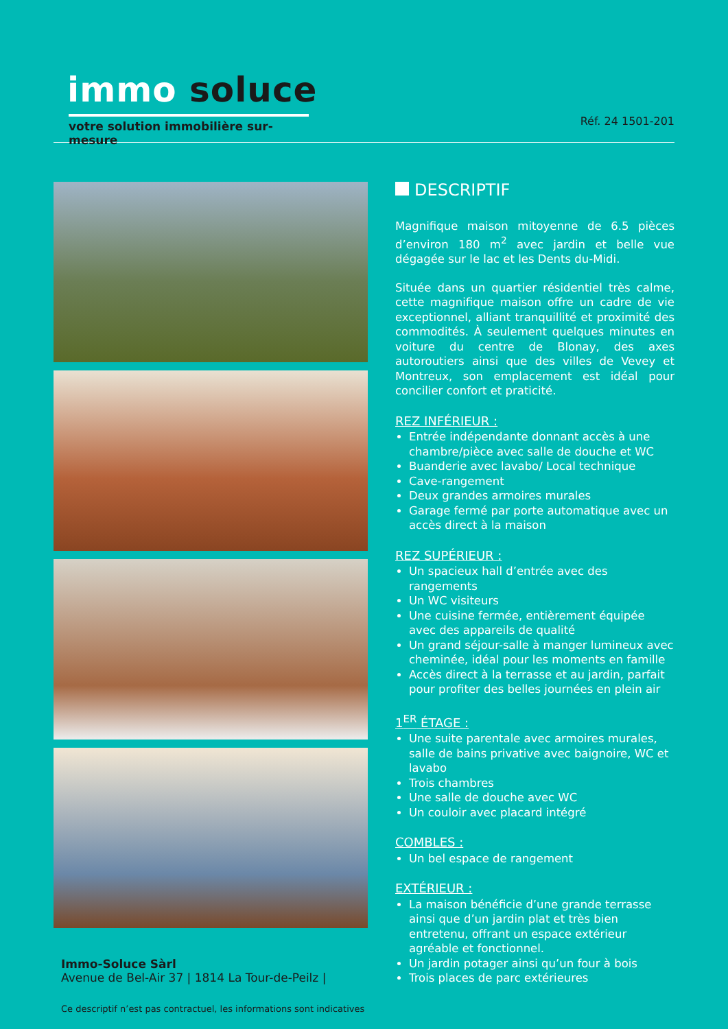immo soluce
votre solution immobilière sur-mesure
Réf. 24 1501-201
DESCRIPTIF
Magnifique maison mitoyenne de 6.5 pièces d’environ 180 m<sup>2</sup> avec jardin et belle vue dégagée sur le lac et les Dents du-Midi.
Située dans un quartier résidentiel très calme, cette magnifique maison offre un cadre de vie exceptionnel, alliant tranquillité et proximité des commodités. À seulement quelques minutes en voiture du centre de Blonay, des axes autoroutiers ainsi que des villes de Vevey et Montreux, son emplacement est idéal pour concilier confort et praticité.
REZ INFÉRIEUR :
Entrée indépendante donnant accès à une chambre/pièce avec salle de douche et WC
Buanderie avec lavabo/ Local technique
Cave-rangement
Deux grandes armoires murales
Garage fermé par porte automatique avec un accès direct à la maison
REZ SUPÉRIEUR :
Un spacieux hall d’entrée avec des rangements
Un WC visiteurs
Une cuisine fermée, entièrement équipée avec des appareils de qualité
Un grand séjour-salle à manger lumineux avec cheminée, idéal pour les moments en famille
Accès direct à la terrasse et au jardin, parfait pour profiter des belles journées en plein air
1<sup>ER</sup> ÉTAGE :
Une suite parentale avec armoires murales, salle de bains privative avec baignoire, WC et lavabo
Trois chambres
Une salle de douche avec WC
Un couloir avec placard intégré
COMBLES :
Un bel espace de rangement
EXTÉRIEUR :
La maison bénéficie d’une grande terrasse ainsi que d’un jardin plat et très bien entretenu, offrant un espace extérieur agréable et fonctionnel.
Un jardin potager ainsi qu’un four à bois
Trois places de parc extérieures
Immo-Soluce Sàrl
Avenue de Bel-Air 37 | 1814 La Tour-de-Peilz |
Ce descriptif n’est pas contractuel, les informations sont indicatives